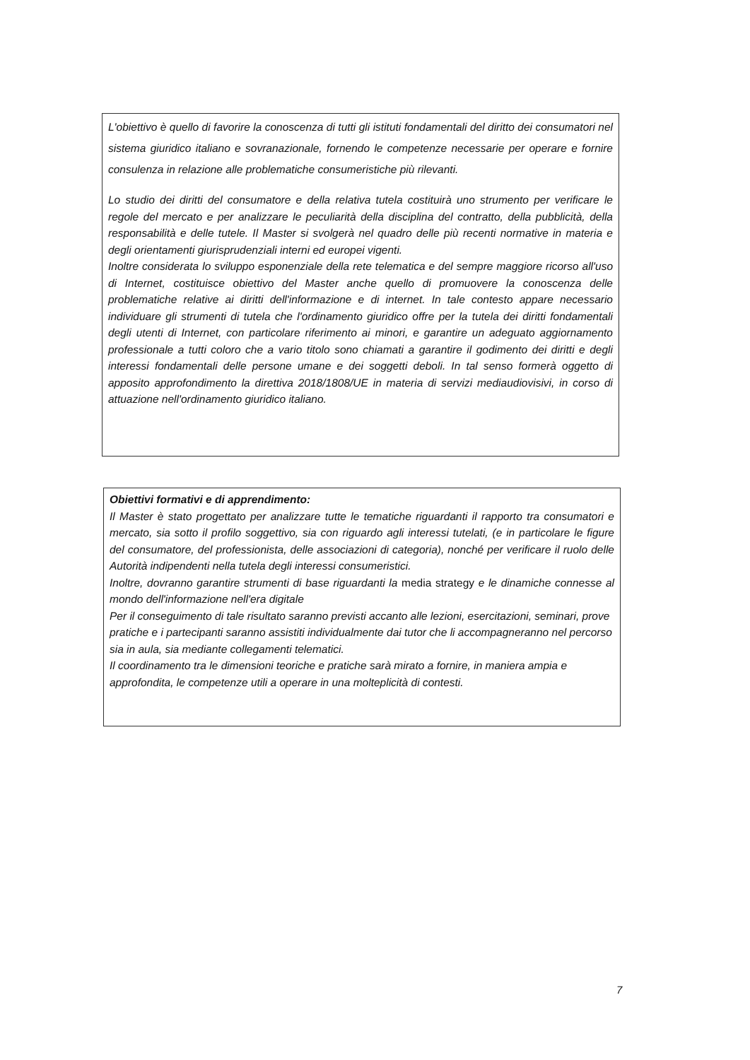L'obiettivo è quello di favorire la conoscenza di tutti gli istituti fondamentali del diritto dei consumatori nel sistema giuridico italiano e sovranazionale, fornendo le competenze necessarie per operare e fornire consulenza in relazione alle problematiche consumeristiche più rilevanti.
Lo studio dei diritti del consumatore e della relativa tutela costituirà uno strumento per verificare le regole del mercato e per analizzare le peculiarità della disciplina del contratto, della pubblicità, della responsabilità e delle tutele. Il Master si svolgerà nel quadro delle più recenti normative in materia e degli orientamenti giurisprudenziali interni ed europei vigenti.
Inoltre considerata lo sviluppo esponenziale della rete telematica e del sempre maggiore ricorso all'uso di Internet, costituisce obiettivo del Master anche quello di promuovere la conoscenza delle problematiche relative ai diritti dell'informazione e di internet. In tale contesto appare necessario individuare gli strumenti di tutela che l'ordinamento giuridico offre per la tutela dei diritti fondamentali degli utenti di Internet, con particolare riferimento ai minori, e garantire un adeguato aggiornamento professionale a tutti coloro che a vario titolo sono chiamati a garantire il godimento dei diritti e degli interessi fondamentali delle persone umane e dei soggetti deboli. In tal senso formerà oggetto di apposito approfondimento la direttiva 2018/1808/UE in materia di servizi mediaudiovisivi, in corso di attuazione nell'ordinamento giuridico italiano.
Obiettivi formativi e di apprendimento:
Il Master è stato progettato per analizzare tutte le tematiche riguardanti il rapporto tra consumatori e mercato, sia sotto il profilo soggettivo, sia con riguardo agli interessi tutelati, (e in particolare le figure del consumatore, del professionista, delle associazioni di categoria), nonché per verificare il ruolo delle Autorità indipendenti nella tutela degli interessi consumeristici.
Inoltre, dovranno garantire strumenti di base riguardanti la media strategy e le dinamiche connesse al mondo dell'informazione nell'era digitale
Per il conseguimento di tale risultato saranno previsti accanto alle lezioni, esercitazioni, seminari, prove pratiche e i partecipanti saranno assistiti individualmente dai tutor che li accompagneranno nel percorso sia in aula, sia mediante collegamenti telematici.
Il coordinamento tra le dimensioni teoriche e pratiche sarà mirato a fornire, in maniera ampia e approfondita, le competenze utili a operare in una molteplicità di contesti.
7